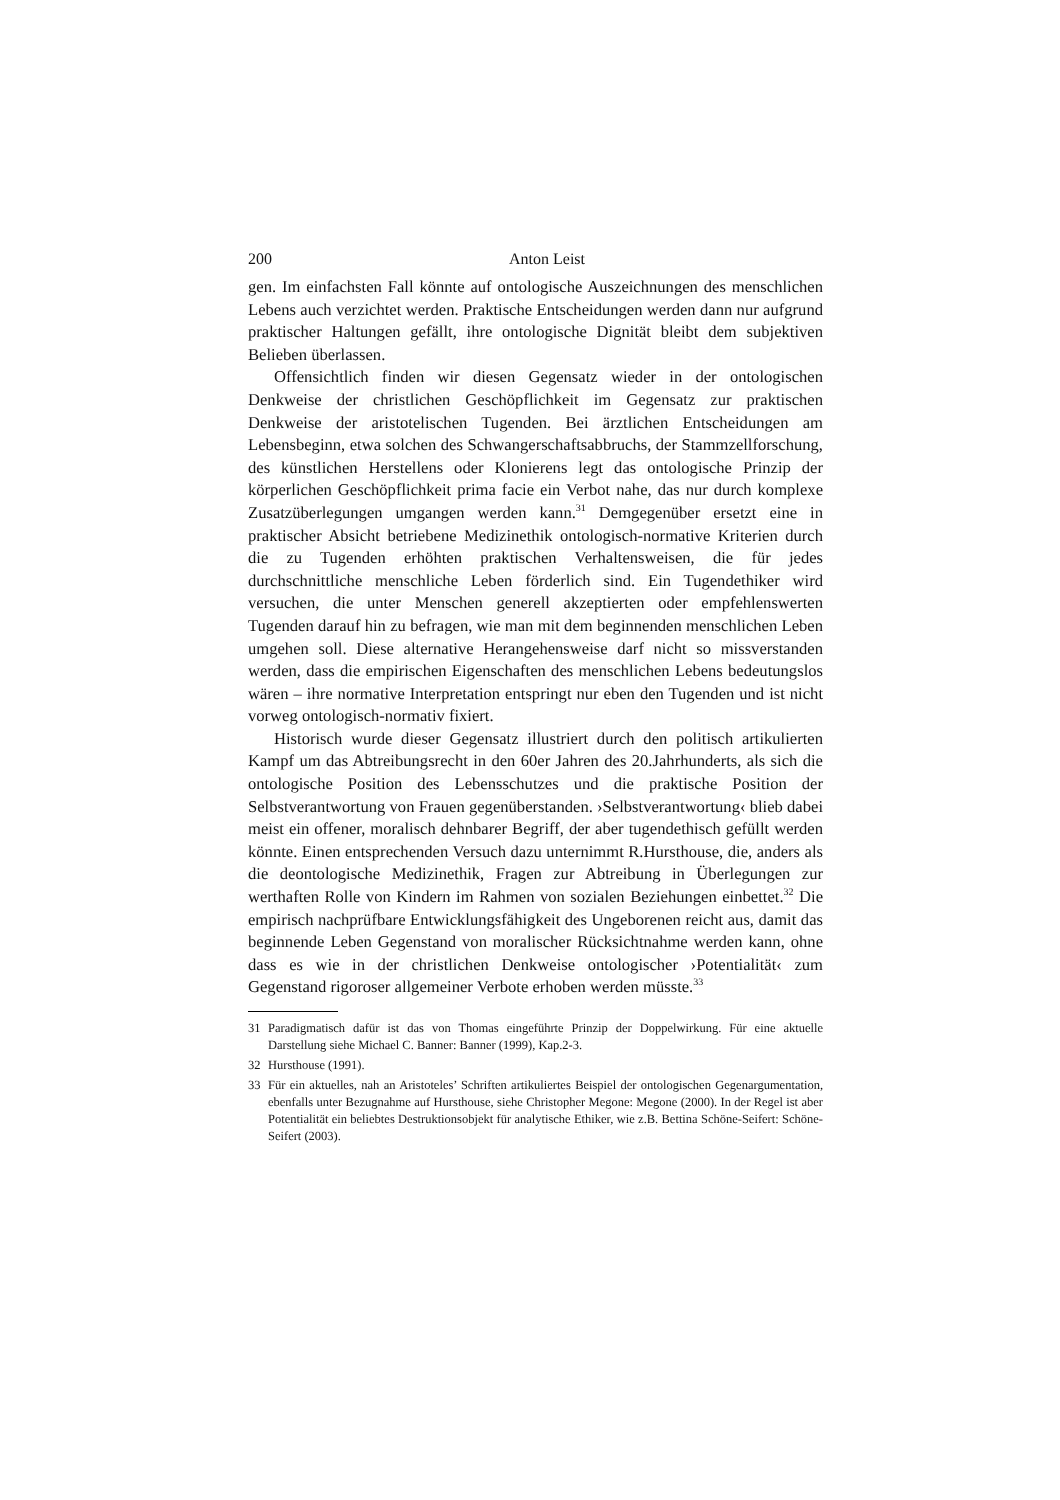200 Anton Leist
gen. Im einfachsten Fall könnte auf ontologische Auszeichnungen des menschlichen Lebens auch verzichtet werden. Praktische Entscheidungen werden dann nur aufgrund praktischer Haltungen gefällt, ihre ontologische Dignität bleibt dem subjektiven Belieben überlassen.
Offensichtlich finden wir diesen Gegensatz wieder in der ontologischen Denkweise der christlichen Geschöpflichkeit im Gegensatz zur praktischen Denkweise der aristotelischen Tugenden. Bei ärztlichen Entscheidungen am Lebensbeginn, etwa solchen des Schwangerschaftsabbruchs, der Stammzell­forschung, des künstlichen Herstellens oder Klonierens legt das ontologi­sche Prinzip der körperlichen Geschöpflichkeit prima facie ein Verbot nahe, das nur durch komplexe Zusatzüberlegungen umgangen werden kann.<sup>31</sup> Demgegenüber ersetzt eine in praktischer Absicht betriebene Medizinethik ontologisch-normative Kriterien durch die zu Tugenden erhöhten prakti­schen Verhaltensweisen, die für jedes durchschnittliche menschliche Leben förderlich sind. Ein Tugendethiker wird versuchen, die unter Menschen generell akzeptierten oder empfehlenswerten Tugenden darauf hin zu befra­gen, wie man mit dem beginnenden menschlichen Leben umgehen soll. Diese alternative Herangehensweise darf nicht so missverstanden werden, dass die empirischen Eigenschaften des menschlichen Lebens bedeutungslos wären – ihre normative Interpretation entspringt nur eben den Tugenden und ist nicht vorweg ontologisch-normativ fixiert.
Historisch wurde dieser Gegensatz illustriert durch den politisch artiku­lierten Kampf um das Abtreibungsrecht in den 60er Jahren des 20.Jahrhun­derts, als sich die ontologische Position des Lebensschutzes und die prakti­sche Position der Selbstverantwortung von Frauen gegenüberstanden. ›Selbstverantwortung‹ blieb dabei meist ein offener, moralisch dehnbarer Begriff, der aber tugendethisch gefüllt werden könnte. Einen entsprechen­den Versuch dazu unternimmt R.Hursthouse, die, anders als die deontologi­sche Medizinethik, Fragen zur Abtreibung in Überlegungen zur werthaften Rolle von Kindern im Rahmen von sozialen Beziehungen einbettet.<sup>32</sup> Die empirisch nachprüfbare Entwicklungsfähigkeit des Ungeborenen reicht aus, damit das beginnende Leben Gegenstand von moralischer Rücksichtnahme werden kann, ohne dass es wie in der christlichen Denkweise ontologischer ›Potentialität‹ zum Gegenstand rigoroser allgemeiner Verbote erhoben wer­den müsste.<sup>33</sup>
31 Paradigmatisch dafür ist das von Thomas eingeführte Prinzip der Doppelwirkung. Für eine aktuelle Darstellung siehe Michael C. Banner: Banner (1999), Kap.2-3.
32 Hursthouse (1991).
33 Für ein aktuelles, nah an Aristoteles’ Schriften artikuliertes Beispiel der ontologischen Gegenargumentation, ebenfalls unter Bezugnahme auf Hursthouse, siehe Christopher Megone: Megone (2000). In der Regel ist aber Potentialität ein beliebtes Destruktionsobjekt für analytische Ethiker, wie z.B. Bettina Schöne-Seifert: Schöne-Seifert (2003).